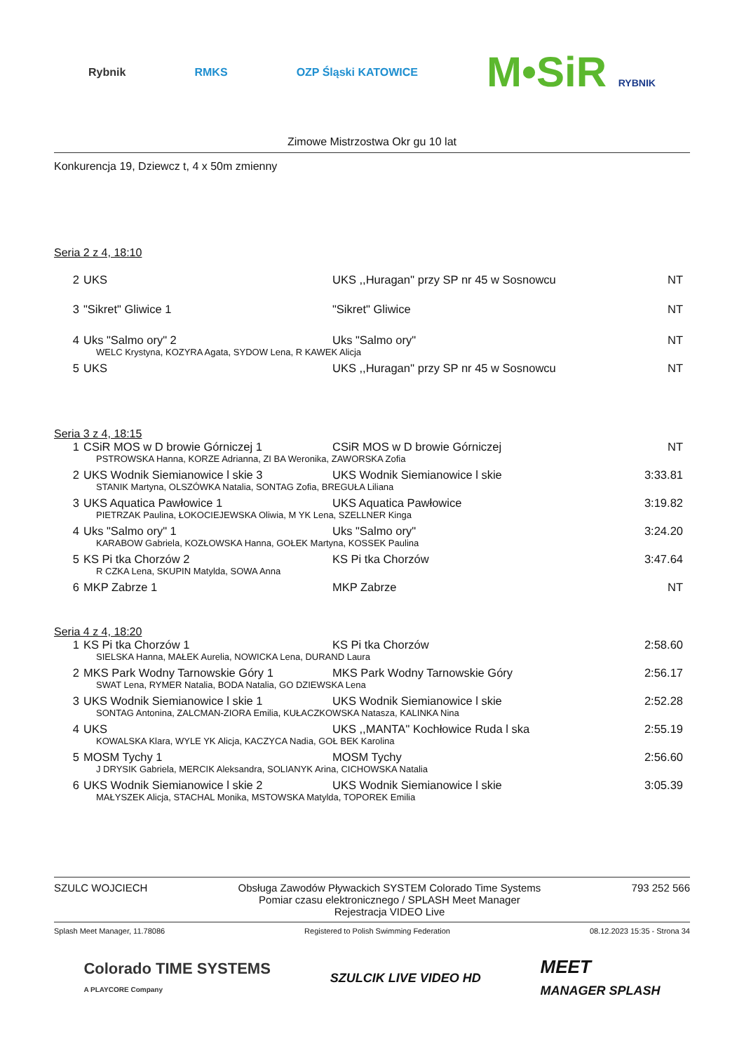Rybnik RMKS OZP Śląski KATOWICE M•SiR RYBNIK
Zimowe Mistrzostwa Okr gu 10 lat
Konkurencja 19, Dziewcz t, 4 x 50m zmienny
Seria 2 z 4, 18:10
| 2 | UKS | UKS ,,Huragan'' przy SP nr 45 w Sosnowcu | NT |
| 3 | "Sikret" Gliwice 1 | "Sikret" Gliwice | NT |
| 4 | Uks "Salmo ory" 2 | Uks "Salmo ory" | NT |
| WELC Krystyna, KOZYRA Agata, SYDOW Lena, R KAWEK Alicja | | | |
| 5 | UKS | UKS ,,Huragan'' przy SP nr 45 w Sosnowcu | NT |
Seria 3 z 4, 18:15
| 1 | CSiR MOS w D browie Górniczej 1 | CSiR MOS w D browie Górniczej | NT |
| PSTROWSKA Hanna, KORZE Adrianna, ZI BA Weronika, ZAWORSKA Zofia | | | |
| 2 | UKS Wodnik Siemianowice l skie 3 | UKS Wodnik Siemianowice l skie | 3:33.81 |
| STANIK Martyna, OLSZÓWKA Natalia, SONTAG Zofia, BREGUŁA Liliana | | | |
| 3 | UKS Aquatica Pawłowice 1 | UKS Aquatica Pawłowice | 3:19.82 |
| PIETRZAK Paulina, ŁOKOCIEJEWSKA Oliwia, M YK Lena, SZELLNER Kinga | | | |
| 4 | Uks "Salmo ory" 1 | Uks "Salmo ory" | 3:24.20 |
| KARABOW Gabriela, KOZŁOWSKA Hanna, GOŁEK Martyna, KOSSEK Paulina | | | |
| 5 | KS Pi tka Chorzów 2 | KS Pi tka Chorzów | 3:47.64 |
| R CZKA Lena, SKUPIN Matylda, SOWA Anna | | | |
| 6 | MKP Zabrze 1 | MKP Zabrze | NT |
Seria 4 z 4, 18:20
| 1 | KS Pi tka Chorzów 1 | KS Pi tka Chorzów | 2:58.60 |
| SIELSKA Hanna, MAŁEK Aurelia, NOWICKA Lena, DURAND Laura | | | |
| 2 | MKS Park Wodny Tarnowskie Góry 1 | MKS Park Wodny Tarnowskie Góry | 2:56.17 |
| SWAT Lena, RYMER Natalia, BODA Natalia, GO DZIEWSKA Lena | | | |
| 3 | UKS Wodnik Siemianowice l skie 1 | UKS Wodnik Siemianowice l skie | 2:52.28 |
| SONTAG Antonina, ZALCMAN-ZIORA Emilia, KUŁACZKOWSKA Natasza, KALINKA Nina | | | |
| 4 | UKS | UKS ,,MANTA'' Kochłowice Ruda l ska | 2:55.19 |
| KOWALSKA Klara, WYLE YK Alicja, KACZYCA Nadia, GOŁ BEK Karolina | | | |
| 5 | MOSM Tychy 1 | MOSM Tychy | 2:56.60 |
| J DRYSIK Gabriela, MERCIK Aleksandra, SOLIANYK Arina, CICHOWSKA Natalia | | | |
| 6 | UKS Wodnik Siemianowice l skie 2 | UKS Wodnik Siemianowice l skie | 3:05.39 |
| MAŁYSZEK Alicja, STACHAL Monika, MSTOWSKA Matylda, TOPOREK Emilia | | | |
SZULC WOJCIECH Obsługa Zawodów Pływackich SYSTEM Colorado Time Systems
Pomiar czasu elektronicznego / SPLASH Meet Manager
Rejestracja VIDEO Live 793 252 566
Splash Meet Manager, 11.78086 Registered to Polish Swimming Federation 08.12.2023 15:35 - Strona 34
Colorado TIME SYSTEMS
A PLAYCORE Company SZULCIK LIVE VIDEO HD MEET
MANAGER SPLASH